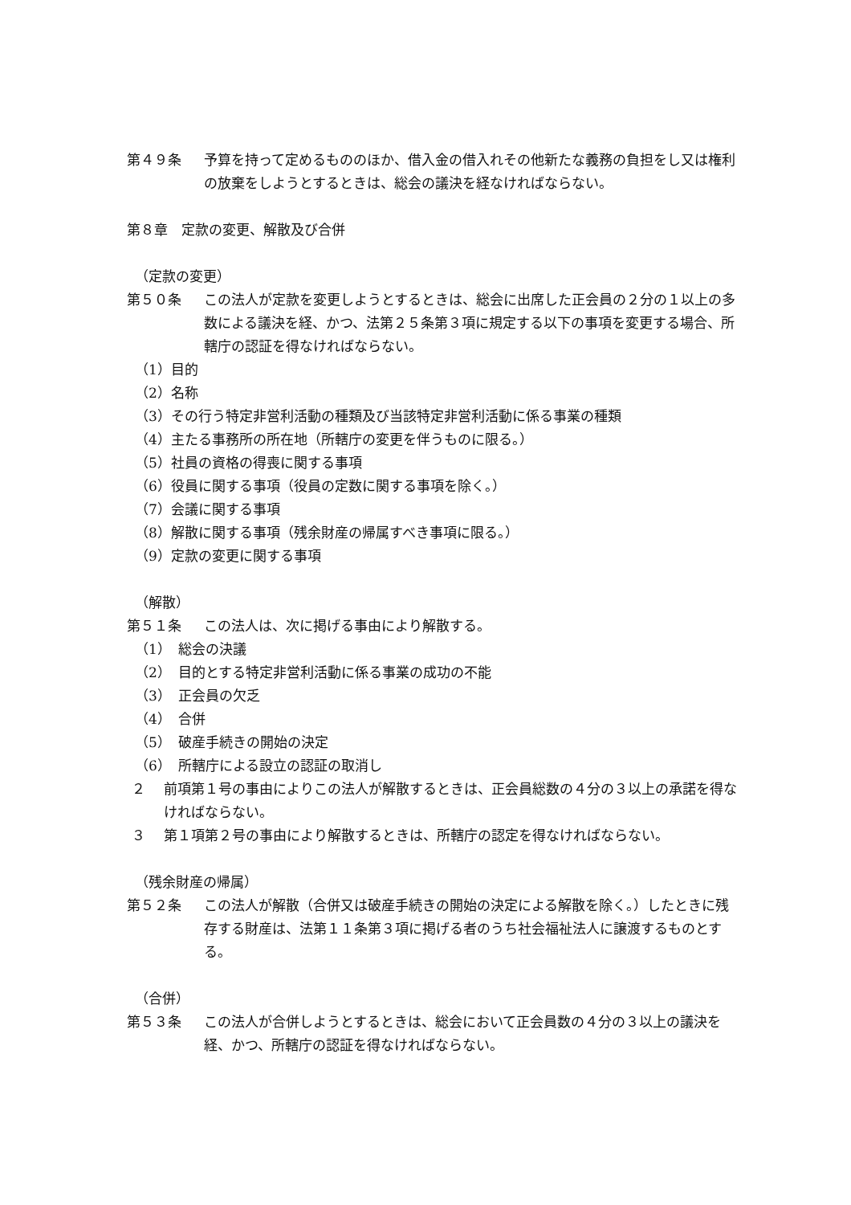第４９条 予算を持って定めるもののほか、借入金の借入れその他新たな義務の負担をし又は権利の放棄をしようとするときは、総会の議決を経なければならない。
第８章　定款の変更、解散及び合併
（定款の変更）
第５０条 この法人が定款を変更しようとするときは、総会に出席した正会員の２分の１以上の多数による議決を経、かつ、法第２５条第３項に規定する以下の事項を変更する場合、所轄庁の認証を得なければならない。
（1）目的
（2）名称
（3）その行う特定非営利活動の種類及び当該特定非営利活動に係る事業の種類
（4）主たる事務所の所在地（所轄庁の変更を伴うものに限る。）
（5）社員の資格の得喪に関する事項
（6）役員に関する事項（役員の定数に関する事項を除く。）
（7）会議に関する事項
（8）解散に関する事項（残余財産の帰属すべき事項に限る。）
（9）定款の変更に関する事項
（解散）
第５１条 この法人は、次に掲げる事由により解散する。
（1）　総会の決議
（2）　目的とする特定非営利活動に係る事業の成功の不能
（3）　正会員の欠乏
（4）　合併
（5）　破産手続きの開始の決定
（6）　所轄庁による設立の認証の取消し
２ 前項第１号の事由によりこの法人が解散するときは、正会員総数の４分の３以上の承諾を得なければならない。
３ 第１項第２号の事由により解散するときは、所轄庁の認定を得なければならない。
（残余財産の帰属）
第５２条 この法人が解散（合併又は破産手続きの開始の決定による解散を除く。）したときに残存する財産は、法第１１条第３項に掲げる者のうち社会福祉法人に譲渡するものとする。
（合併）
第５３条 この法人が合併しようとするときは、総会において正会員数の４分の３以上の議決を経、かつ、所轄庁の認証を得なければならない。